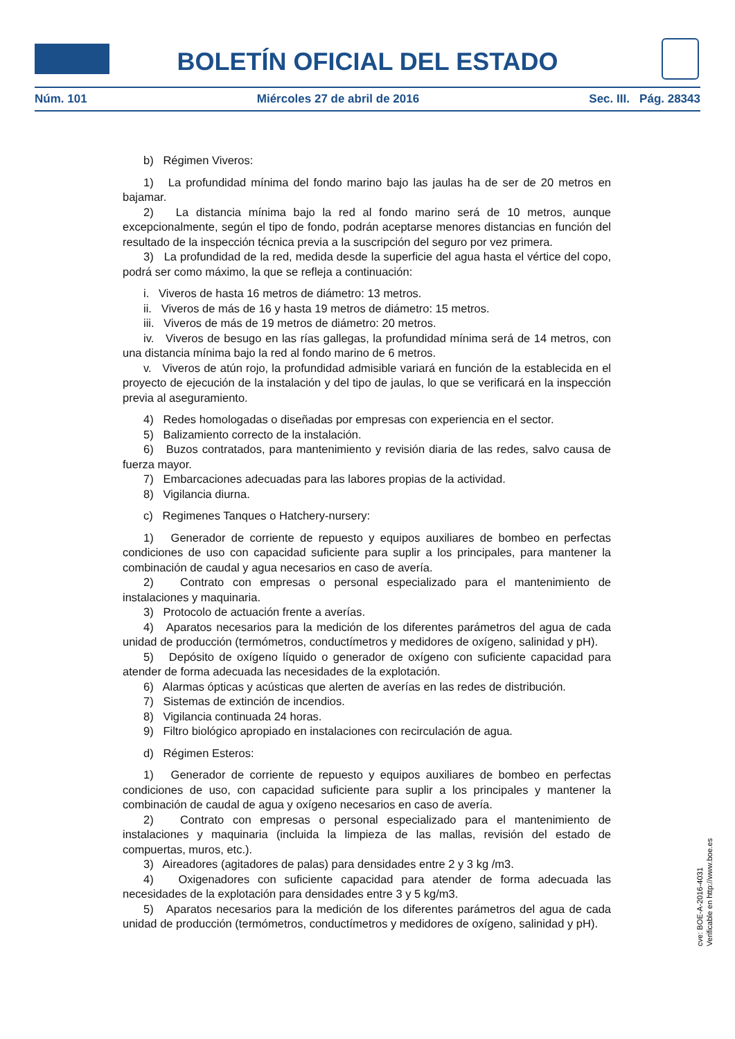BOLETÍN OFICIAL DEL ESTADO
Núm. 101 Miércoles 27 de abril de 2016 Sec. III. Pág. 28343
b) Régimen Viveros:
1) La profundidad mínima del fondo marino bajo las jaulas ha de ser de 20 metros en bajamar.
2) La distancia mínima bajo la red al fondo marino será de 10 metros, aunque excepcionalmente, según el tipo de fondo, podrán aceptarse menores distancias en función del resultado de la inspección técnica previa a la suscripción del seguro por vez primera.
3) La profundidad de la red, medida desde la superficie del agua hasta el vértice del copo, podrá ser como máximo, la que se refleja a continuación:
i. Viveros de hasta 16 metros de diámetro: 13 metros.
ii. Viveros de más de 16 y hasta 19 metros de diámetro: 15 metros.
iii. Viveros de más de 19 metros de diámetro: 20 metros.
iv. Viveros de besugo en las rías gallegas, la profundidad mínima será de 14 metros, con una distancia mínima bajo la red al fondo marino de 6 metros.
v. Viveros de atún rojo, la profundidad admisible variará en función de la establecida en el proyecto de ejecución de la instalación y del tipo de jaulas, lo que se verificará en la inspección previa al aseguramiento.
4) Redes homologadas o diseñadas por empresas con experiencia en el sector.
5) Balizamiento correcto de la instalación.
6) Buzos contratados, para mantenimiento y revisión diaria de las redes, salvo causa de fuerza mayor.
7) Embarcaciones adecuadas para las labores propias de la actividad.
8) Vigilancia diurna.
c) Regimenes Tanques o Hatchery-nursery:
1) Generador de corriente de repuesto y equipos auxiliares de bombeo en perfectas condiciones de uso con capacidad suficiente para suplir a los principales, para mantener la combinación de caudal y agua necesarios en caso de avería.
2) Contrato con empresas o personal especializado para el mantenimiento de instalaciones y maquinaria.
3) Protocolo de actuación frente a averías.
4) Aparatos necesarios para la medición de los diferentes parámetros del agua de cada unidad de producción (termómetros, conductímetros y medidores de oxígeno, salinidad y pH).
5) Depósito de oxígeno líquido o generador de oxígeno con suficiente capacidad para atender de forma adecuada las necesidades de la explotación.
6) Alarmas ópticas y acústicas que alerten de averías en las redes de distribución.
7) Sistemas de extinción de incendios.
8) Vigilancia continuada 24 horas.
9) Filtro biológico apropiado en instalaciones con recirculación de agua.
d) Régimen Esteros:
1) Generador de corriente de repuesto y equipos auxiliares de bombeo en perfectas condiciones de uso, con capacidad suficiente para suplir a los principales y mantener la combinación de caudal de agua y oxígeno necesarios en caso de avería.
2) Contrato con empresas o personal especializado para el mantenimiento de instalaciones y maquinaria (incluida la limpieza de las mallas, revisión del estado de compuertas, muros, etc.).
3) Aireadores (agitadores de palas) para densidades entre 2 y 3 kg /m3.
4) Oxigenadores con suficiente capacidad para atender de forma adecuada las necesidades de la explotación para densidades entre 3 y 5 kg/m3.
5) Aparatos necesarios para la medición de los diferentes parámetros del agua de cada unidad de producción (termómetros, conductímetros y medidores de oxígeno, salinidad y pH).
cve: BOE-A-2016-4031
Verificable en http://www.boe.es